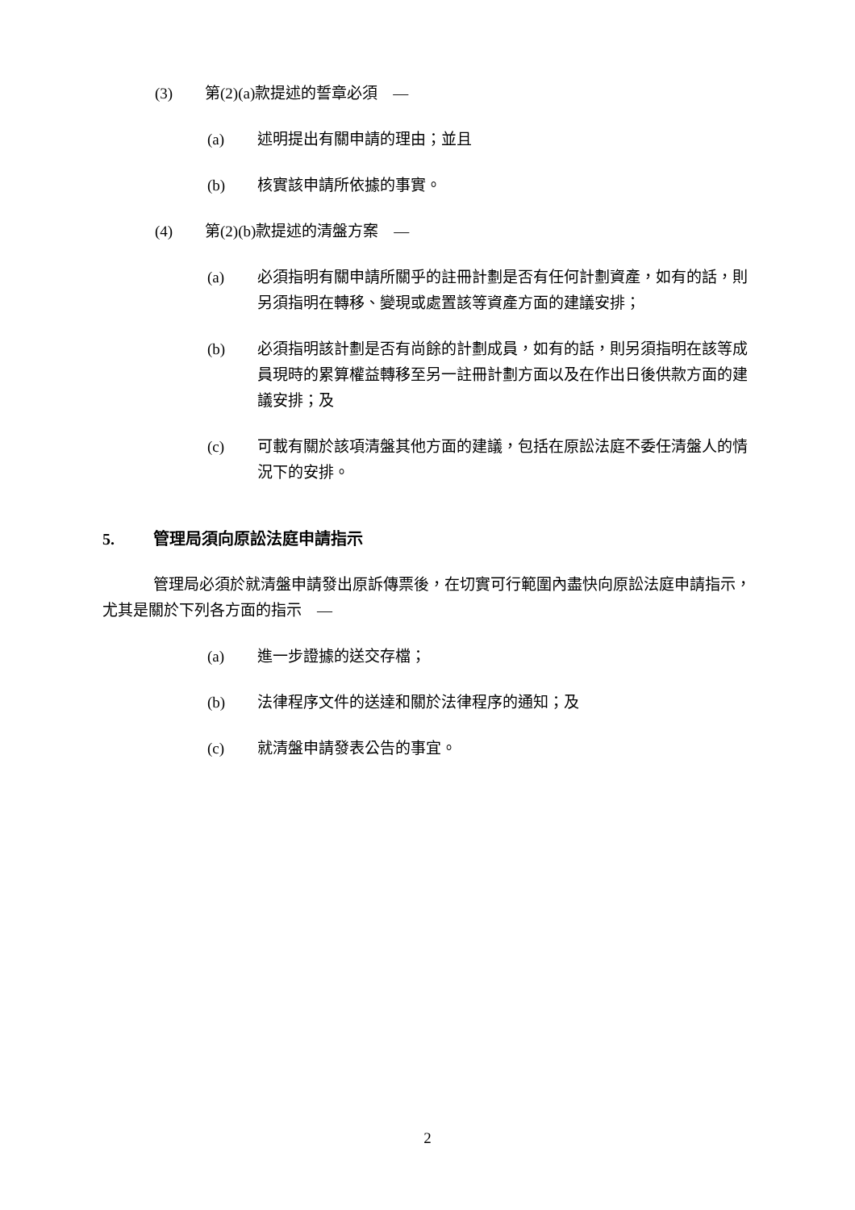(3) 第(2)(a)款提述的誓章必須　—
(a) 述明提出有關申請的理由；並且
(b) 核實該申請所依據的事實。
(4) 第(2)(b)款提述的清盤方案　—
(a) 必須指明有關申請所關乎的註冊計劃是否有任何計劃資產，如有的話，則另須指明在轉移、變現或處置該等資產方面的建議安排；
(b) 必須指明該計劃是否有尚餘的計劃成員，如有的話，則另須指明在該等成員現時的累算權益轉移至另一註冊計劃方面以及在作出日後供款方面的建議安排；及
(c) 可載有關於該項清盤其他方面的建議，包括在原訟法庭不委任清盤人的情況下的安排。
5. 管理局須向原訟法庭申請指示
管理局必須於就清盤申請發出原訴傳票後，在切實可行範圍內盡快向原訟法庭申請指示，尤其是關於下列各方面的指示　—
(a) 進一步證據的送交存檔；
(b) 法律程序文件的送達和關於法律程序的通知；及
(c) 就清盤申請發表公告的事宜。
2